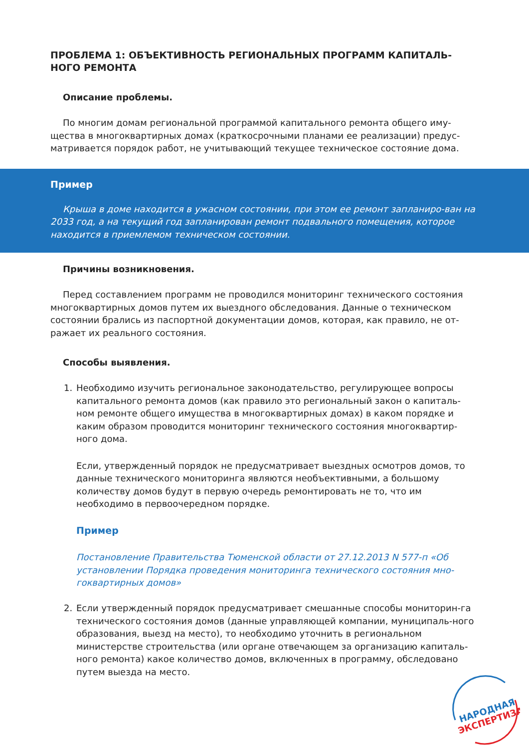ПРОБЛЕМА 1: ОБЪЕКТИВНОСТЬ РЕГИОНАЛЬНЫХ ПРОГРАММ КАПИТАЛЬ-НОГО РЕМОНТА
Описание проблемы.
По многим домам региональной программой капитального ремонта общего иму-щества в многоквартирных домах (краткосрочными планами ее реализации) предус-матривается порядок работ, не учитывающий текущее техническое состояние дома.
Пример
Крыша в доме находится в ужасном состоянии, при этом ее ремонт запланиро-ван на 2033 год, а на текущий год запланирован ремонт подвального помещения, которое находится в приемлемом техническом состоянии.
Причины возникновения.
Перед составлением программ не проводился мониторинг технического состояния многоквартирных домов путем их выездного обследования. Данные о техническом состоянии брались из паспортной документации домов, которая, как правило, не от-ражает их реального состояния.
Способы выявления.
1. Необходимо изучить региональное законодательство, регулирующее вопросы капитального ремонта домов (как правило это региональный закон о капиталь-ном ремонте общего имущества в многоквартирных домах) в каком порядке и каким образом проводится мониторинг технического состояния многоквартир-ного дома.
Если, утвержденный порядок не предусматривает выездных осмотров домов, то данные технического мониторинга являются необъективными, а большому количеству домов будут в первую очередь ремонтировать не то, что им необходимо в первоочередном порядке.
Пример
Постановление Правительства Тюменской области от 27.12.2013 N 577-п «Об установлении Порядка проведения мониторинга технического состояния мно-гоквартирных домов»
2. Если утвержденный порядок предусматривает смешанные способы мониторин-га технического состояния домов (данные управляющей компании, муниципаль-ного образования, выезд на место), то необходимо уточнить в региональном министерстве строительства (или органе отвечающем за организацию капиталь-ного ремонта) какое количество домов, включенных в программу, обследовано путем выезда на место.
НАРОДНАЯ
ЭКСПЕРТИЗА